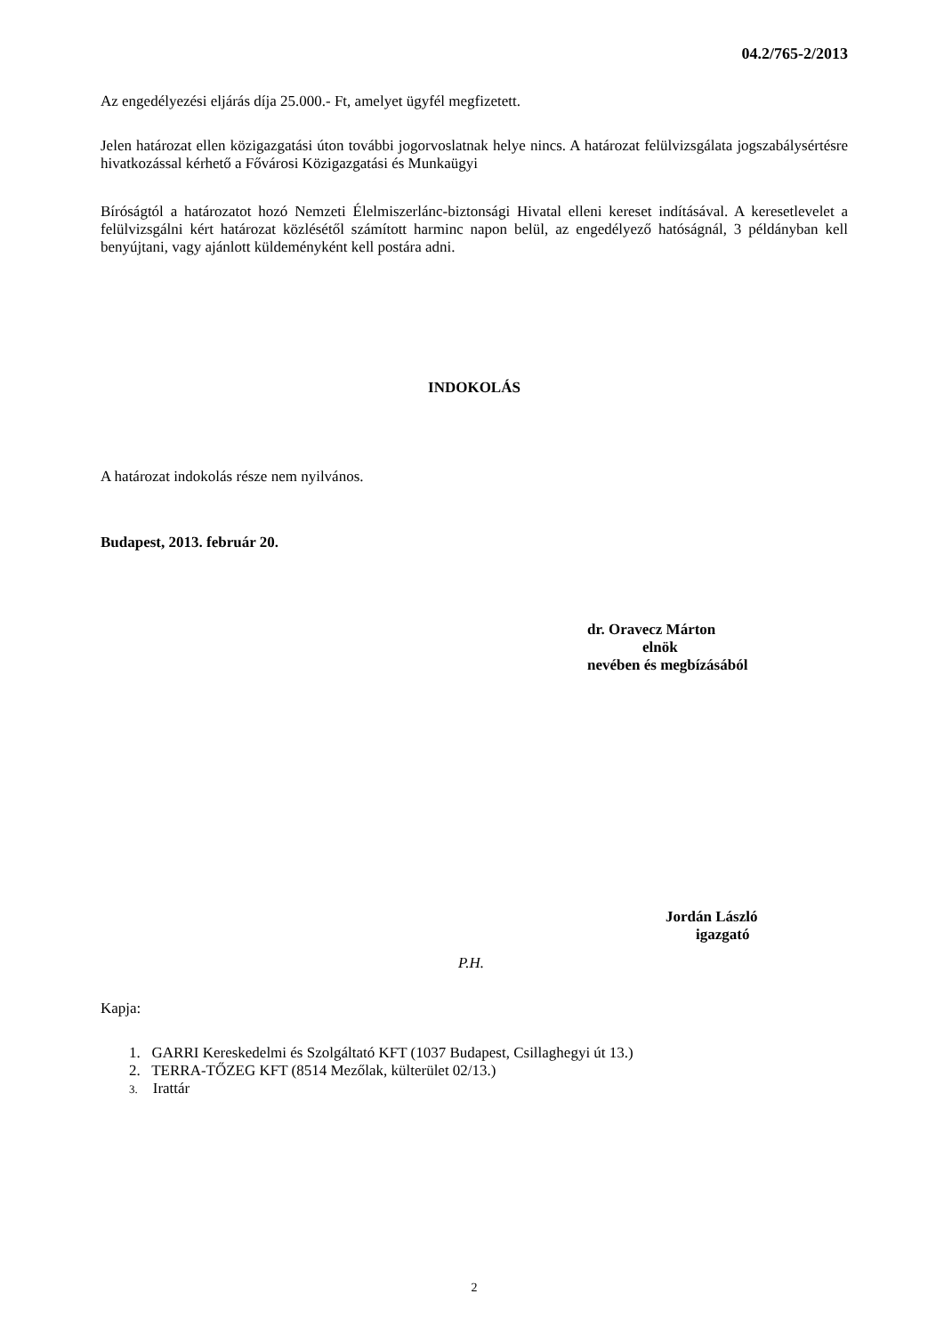04.2/765-2/2013
Az engedélyezési eljárás díja 25.000.- Ft, amelyet ügyfél megfizetett.
Jelen határozat ellen közigazgatási úton további jogorvoslatnak helye nincs. A határozat felülvizsgálata jogszabálysértésre hivatkozással kérhető a Fővárosi Közigazgatási és Munkaügyi
Bíróságtól a határozatot hozó Nemzeti Élelmiszerlánc-biztonsági Hivatal elleni kereset indításával. A keresetlevelet a felülvizsgálni kért határozat közlésétől számított harminc napon belül, az engedélyező hatóságnál, 3 példányban kell benyújtani, vagy ajánlott küldeményként kell postára adni.
INDOKOLÁS
A határozat indokolás része nem nyilvános.
Budapest, 2013. február 20.
dr. Oravecz Márton
elnök
nevében és megbízásából
Jordán László
igazgató
P.H.
Kapja:
1. GARRI Kereskedelmi és Szolgáltató KFT (1037 Budapest, Csillaghegyi út 13.)
2. TERRA-TŐZEG KFT (8514 Mezőlak, külterület 02/13.)
3. Irattár
2